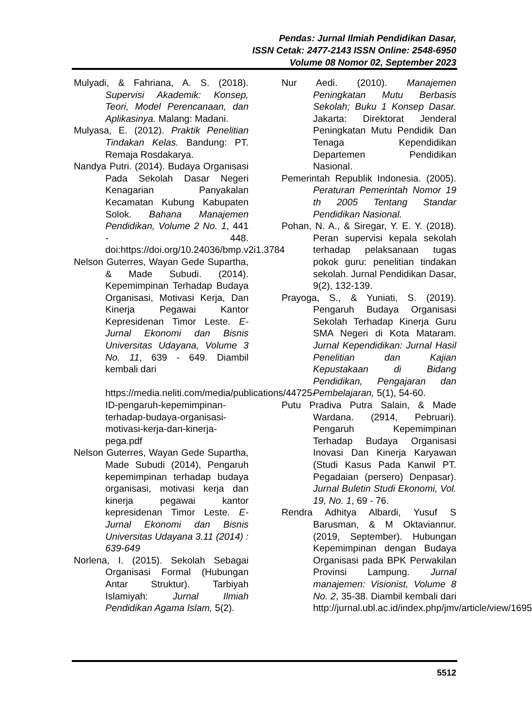Pendas: Jurnal Ilmiah Pendidikan Dasar,
ISSN Cetak: 2477-2143 ISSN Online: 2548-6950
Volume 08 Nomor 02, September 2023
Mulyadi, & Fahriana, A. S. (2018). Supervisi Akademik: Konsep, Teori, Model Perencanaan, dan Aplikasinya. Malang: Madani.
Mulyasa, E. (2012). Praktik Penelitian Tindakan Kelas. Bandung: PT. Remaja Rosdakarya.
Nandya Putri. (2014). Budaya Organisasi Pada Sekolah Dasar Negeri Kenagarian Panyakalan Kecamatan Kubung Kabupaten Solok. Bahana Manajemen Pendidikan, Volume 2 No. 1, 441 - 448. doi:https://doi.org/10.24036/bmp.v2i1.3784
Nelson Guterres, Wayan Gede Supartha, & Made Subudi. (2014). Kepemimpinan Terhadap Budaya Organisasi, Motivasi Kerja, Dan Kinerja Pegawai Kantor Kepresidenan Timor Leste. E-Jurnal Ekonomi dan Bisnis Universitas Udayana, Volume 3 No. 11, 639 - 649. Diambil kembali dari
https://media.neliti.com/media/publications/44725-ID-pengaruh-kepemimpinan-terhadap-budaya-organisasi-motivasi-kerja-dan-kinerja-pega.pdf
Nelson Guterres, Wayan Gede Supartha, Made Subudi (2014), Pengaruh kepemimpinan terhadap budaya organisasi, motivasi kerja dan kinerja pegawai kantor kepresidenan Timor Leste. E-Jurnal Ekonomi dan Bisnis Universitas Udayana 3.11 (2014) : 639-649
Norlena, I. (2015). Sekolah Sebagai Organisasi Formal (Hubungan Antar Struktur). Tarbiyah Islamiyah: Jurnal Ilmiah Pendidikan Agama Islam, 5(2).
Nur Aedi. (2010). Manajemen Peningkatan Mutu Berbasis Sekolah; Buku 1 Konsep Dasar. Jakarta: Direktorat Jenderal Peningkatan Mutu Pendidik Dan Tenaga Kependidikan Departemen Pendidikan Nasional.
Pemerintah Republik Indonesia. (2005). Peraturan Pemerintah Nomor 19 th 2005 Tentang Standar Pendidikan Nasional.
Pohan, N. A., & Siregar, Y. E. Y. (2018). Peran supervisi kepala sekolah terhadap pelaksanaan tugas pokok guru: penelitian tindakan sekolah. Jurnal Pendidikan Dasar, 9(2), 132-139.
Prayoga, S., & Yuniati, S. (2019). Pengaruh Budaya Organisasi Sekolah Terhadap Kinerja Guru SMA Negeri di Kota Mataram. Jurnal Kependidikan: Jurnal Hasil Penelitian dan Kajian Kepustakaan di Bidang Pendidikan, Pengajaran dan Pembelajaran, 5(1), 54-60.
Putu Pradiva Putra Salain, & Made Wardana. (2914, Pebruari). Pengaruh Kepemimpinan Terhadap Budaya Organisasi Inovasi Dan Kinerja Karyawan (Studi Kasus Pada Kanwil PT. Pegadaian (persero) Denpasar). Jurnal Buletin Studi Ekonomi, Vol. 19, No. 1, 69 - 76.
Rendra Adhitya Albardi, Yusuf S Barusman, & M Oktaviannur. (2019, September). Hubungan Kepemimpinan dengan Budaya Organisasi pada BPK Perwakilan Provinsi Lampung. Jurnal manajemen: Visionist, Volume 8 No. 2, 35-38. Diambil kembali dari http://jurnal.ubl.ac.id/index.php/jmv/article/view/1695
5512